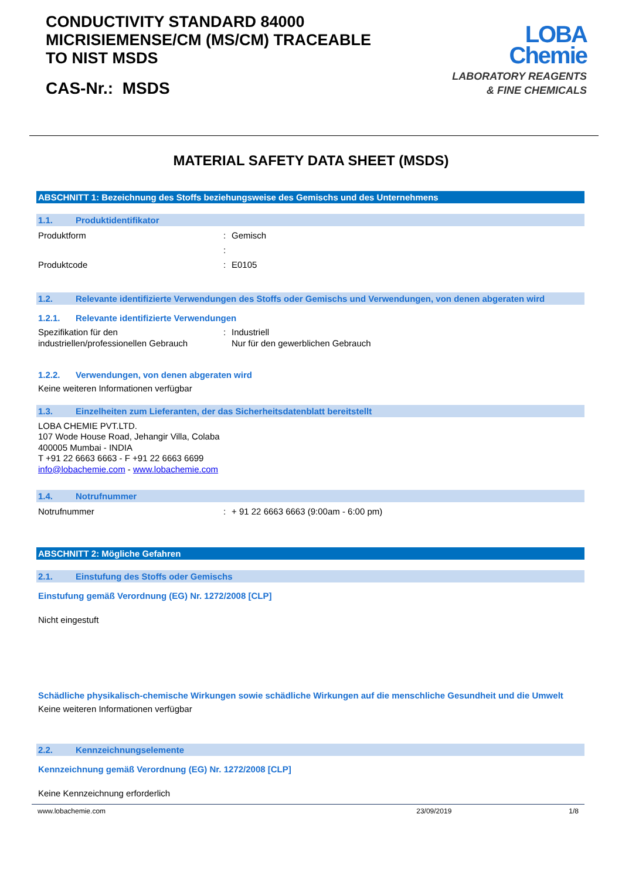CONDUCTIVITY STANDARD 84000
MICRISIEMENSE/CM (MS/CM) TRACEABLE
TO NIST MSDS
CAS-Nr.: MSDS
LOBA
Chemie
LABORATORY REAGENTS
& FINE CHEMICALS
MATERIAL SAFETY DATA SHEET (MSDS)
ABSCHNITT 1: Bezeichnung des Stoffs beziehungsweise des Gemischs und des Unternehmens
1.1. Produktidentifikator
Produktform: Gemisch
:
Produktcode: E0105
1.2. Relevante identifizierte Verwendungen des Stoffs oder Gemischs und Verwendungen, von denen abgeraten wird
1.2.1. Relevante identifizierte Verwendungen
Spezifikation für den industriellen/professionellen Gebrauch: Industriell
Nur für den gewerblichen Gebrauch
1.2.2. Verwendungen, von denen abgeraten wird
Keine weiteren Informationen verfügbar
1.3. Einzelheiten zum Lieferanten, der das Sicherheitsdatenblatt bereitstellt
LOBA CHEMIE PVT.LTD.
107 Wode House Road, Jehangir Villa, Colaba
400005 Mumbai - INDIA
T +91 22 6663 6663 - F +91 22 6663 6699
info@lobachemie.com - www.lobachemie.com
1.4. Notrufnummer
Notrufnummer: + 91 22 6663 6663 (9:00am - 6:00 pm)
ABSCHNITT 2: Mögliche Gefahren
2.1. Einstufung des Stoffs oder Gemischs
Einstufung gemäß Verordnung (EG) Nr. 1272/2008 [CLP]
Nicht eingestuft
Schädliche physikalisch-chemische Wirkungen sowie schädliche Wirkungen auf die menschliche Gesundheit und die Umwelt
Keine weiteren Informationen verfügbar
2.2. Kennzeichnungselemente
Kennzeichnung gemäß Verordnung (EG) Nr. 1272/2008 [CLP]
Keine Kennzeichnung erforderlich
www.lobachemie.com 23/09/2019 1/8